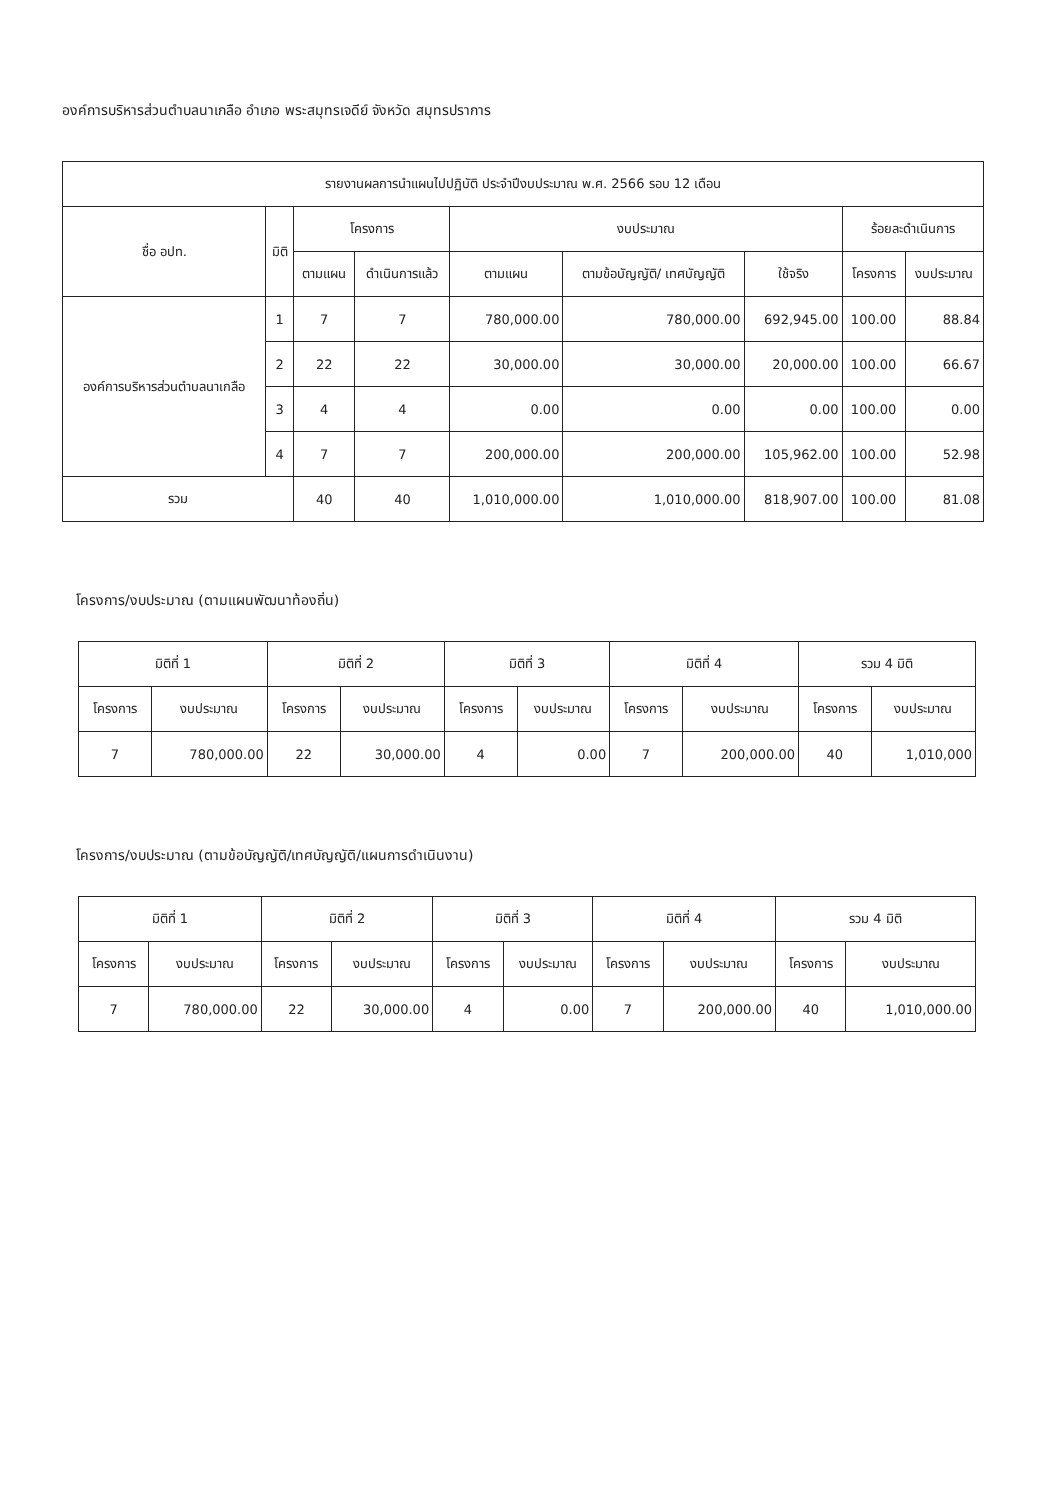องค์การบริหารส่วนตำบลนาเกลือ อำเภอ พระสมุทรเจดีย์ จังหวัด สมุทรปราการ
| รายงานผลการนำแผนไปปฏิบัติ ประจำปีงบประมาณ พ.ศ. 2566 รอบ 12 เดือน | | | | | | | | |
| --- | --- | --- | --- | --- | --- | --- | --- | --- |
| ชื่อ อปท. | มิติ | โครงการ | | งบประมาณ | | | ร้อยละดำเนินการ | |
| | | ตามแผน | ดำเนินการแล้ว | ตามแผน | ตามข้อบัญญัติ/ เทศบัญญัติ | ใช้จริง | โครงการ | งบประมาณ |
| องค์การบริหารส่วนตำบลนาเกลือ | 1 | 7 | 7 | 780,000.00 | 780,000.00 | 692,945.00 | 100.00 | 88.84 |
| | 2 | 22 | 22 | 30,000.00 | 30,000.00 | 20,000.00 | 100.00 | 66.67 |
| | 3 | 4 | 4 | 0.00 | 0.00 | 0.00 | 100.00 | 0.00 |
| | 4 | 7 | 7 | 200,000.00 | 200,000.00 | 105,962.00 | 100.00 | 52.98 |
| รวม | | 40 | 40 | 1,010,000.00 | 1,010,000.00 | 818,907.00 | 100.00 | 81.08 |
โครงการ/งบประมาณ (ตามแผนพัฒนาท้องถิ่น)
| มิติที่ 1 | | มิติที่ 2 | | มิติที่ 3 | | มิติที่ 4 | | รวม 4 มิติ | |
| --- | --- | --- | --- | --- | --- | --- | --- | --- | --- |
| โครงการ | งบประมาณ | โครงการ | งบประมาณ | โครงการ | งบประมาณ | โครงการ | งบประมาณ | โครงการ | งบประมาณ |
| 7 | 780,000.00 | 22 | 30,000.00 | 4 | 0.00 | 7 | 200,000.00 | 40 | 1,010,000 |
โครงการ/งบประมาณ (ตามข้อบัญญัติ/เทศบัญญัติ/แผนการดำเนินงาน)
| มิติที่ 1 | | มิติที่ 2 | | มิติที่ 3 | | มิติที่ 4 | | รวม 4 มิติ | |
| --- | --- | --- | --- | --- | --- | --- | --- | --- | --- |
| โครงการ | งบประมาณ | โครงการ | งบประมาณ | โครงการ | งบประมาณ | โครงการ | งบประมาณ | โครงการ | งบประมาณ |
| 7 | 780,000.00 | 22 | 30,000.00 | 4 | 0.00 | 7 | 200,000.00 | 40 | 1,010,000.00 |